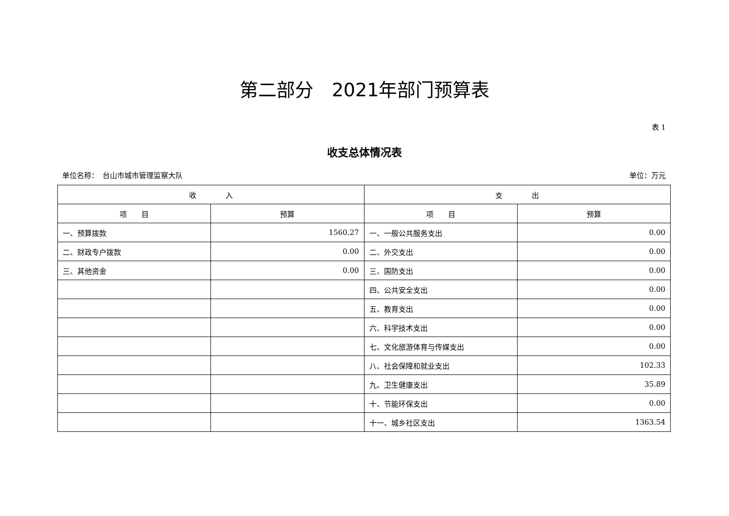第二部分　2021年部门预算表
表 1
收支总体情况表
单位名称：　台山市城市管理监察大队 单位：万元
| 收 入 | | 支 出 | |
| --- | --- | --- | --- |
| 项 目 | 预算 | 项 目 | 预算 |
| 一、预算拨款 | 1560.27 | 一、一般公共服务支出 | 0.00 |
| 二、财政专户拨款 | 0.00 | 二、外交支出 | 0.00 |
| 三、其他资金 | 0.00 | 三、国防支出 | 0.00 |
| | | 四、公共安全支出 | 0.00 |
| | | 五、教育支出 | 0.00 |
| | | 六、科学技术支出 | 0.00 |
| | | 七、文化旅游体育与传媒支出 | 0.00 |
| | | 八、社会保障和就业支出 | 102.33 |
| | | 九、卫生健康支出 | 35.89 |
| | | 十、节能环保支出 | 0.00 |
| | | 十一、城乡社区支出 | 1363.54 |